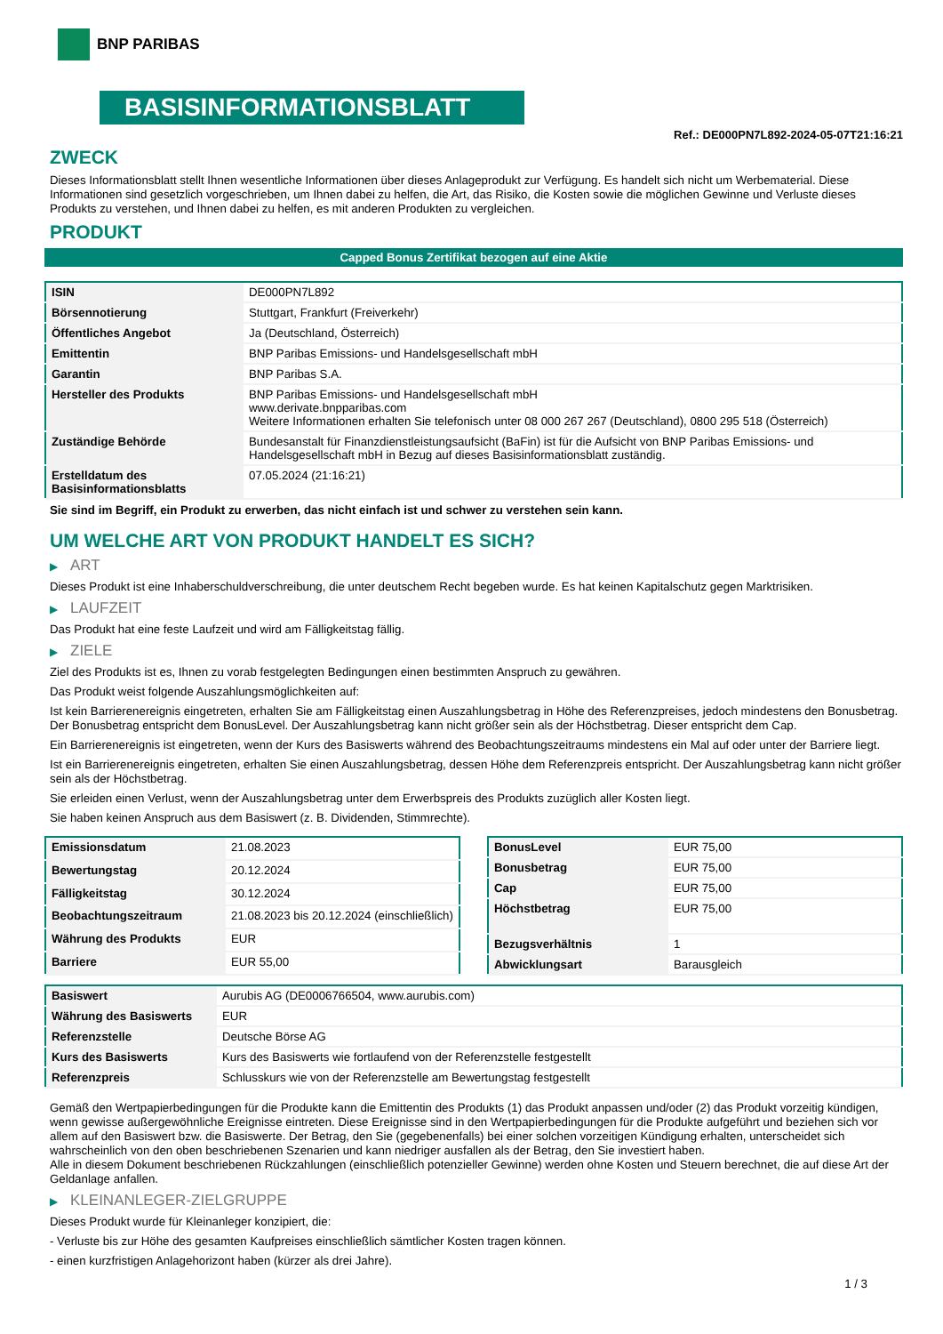BNP PARIBAS
BASISINFORMATIONSBLATT
Ref.: DE000PN7L892-2024-05-07T21:16:21
ZWECK
Dieses Informationsblatt stellt Ihnen wesentliche Informationen über dieses Anlageprodukt zur Verfügung. Es handelt sich nicht um Werbematerial. Diese Informationen sind gesetzlich vorgeschrieben, um Ihnen dabei zu helfen, die Art, das Risiko, die Kosten sowie die möglichen Gewinne und Verluste dieses Produkts zu verstehen, und Ihnen dabei zu helfen, es mit anderen Produkten zu vergleichen.
PRODUKT
Capped Bonus Zertifikat bezogen auf eine Aktie
| ISIN | DE000PN7L892 |
| Börsennotierung | Stuttgart, Frankfurt (Freiverkehr) |
| Öffentliches Angebot | Ja (Deutschland, Österreich) |
| Emittentin | BNP Paribas Emissions- und Handelsgesellschaft mbH |
| Garantin | BNP Paribas S.A. |
| Hersteller des Produkts | BNP Paribas Emissions- und Handelsgesellschaft mbH www.derivate.bnpparibas.com Weitere Informationen erhalten Sie telefonisch unter 08 000 267 267 (Deutschland), 0800 295 518 (Österreich) |
| Zuständige Behörde | Bundesanstalt für Finanzdienstleistungsaufsicht (BaFin) ist für die Aufsicht von BNP Paribas Emissions- und Handelsgesellschaft mbH in Bezug auf dieses Basisinformationsblatt zuständig. |
| Erstelldatum des Basisinformationsblatts | 07.05.2024 (21:16:21) |
Sie sind im Begriff, ein Produkt zu erwerben, das nicht einfach ist und schwer zu verstehen sein kann.
UM WELCHE ART VON PRODUKT HANDELT ES SICH?
▶ ART
Dieses Produkt ist eine Inhaberschuldverschreibung, die unter deutschem Recht begeben wurde. Es hat keinen Kapitalschutz gegen Marktrisiken.
▶ LAUFZEIT
Das Produkt hat eine feste Laufzeit und wird am Fälligkeitstag fällig.
▶ ZIELE
Ziel des Produkts ist es, Ihnen zu vorab festgelegten Bedingungen einen bestimmten Anspruch zu gewähren.
Das Produkt weist folgende Auszahlungsmöglichkeiten auf:
Ist kein Barrierenereignis eingetreten, erhalten Sie am Fälligkeitstag einen Auszahlungsbetrag in Höhe des Referenzpreises, jedoch mindestens den Bonusbetrag. Der Bonusbetrag entspricht dem BonusLevel. Der Auszahlungsbetrag kann nicht größer sein als der Höchstbetrag. Dieser entspricht dem Cap.
Ein Barrierenereignis ist eingetreten, wenn der Kurs des Basiswerts während des Beobachtungszeitraums mindestens ein Mal auf oder unter der Barriere liegt.
Ist ein Barrierenereignis eingetreten, erhalten Sie einen Auszahlungsbetrag, dessen Höhe dem Referenzpreis entspricht. Der Auszahlungsbetrag kann nicht größer sein als der Höchstbetrag.
Sie erleiden einen Verlust, wenn der Auszahlungsbetrag unter dem Erwerbspreis des Produkts zuzüglich aller Kosten liegt.
Sie haben keinen Anspruch aus dem Basiswert (z. B. Dividenden, Stimmrechte).
| Emissionsdatum | 21.08.2023 |
| Bewertungstag | 20.12.2024 |
| Fälligkeitstag | 30.12.2024 |
| Beobachtungszeitraum | 21.08.2023 bis 20.12.2024 (einschließlich) |
| Währung des Produkts | EUR |
| Barriere | EUR 55,00 |
| BonusLevel | EUR 75,00 |
| Bonusbetrag | EUR 75,00 |
| Cap | EUR 75,00 |
| Höchstbetrag | EUR 75,00 |
| Bezugsverhältnis | 1 |
| Abwicklungsart | Barausgleich |
| Basiswert | Aurubis AG (DE0006766504, www.aurubis.com) |
| Währung des Basiswerts | EUR |
| Referenzstelle | Deutsche Börse AG |
| Kurs des Basiswerts | Kurs des Basiswerts wie fortlaufend von der Referenzstelle festgestellt |
| Referenzpreis | Schlusskurs wie von der Referenzstelle am Bewertungstag festgestellt |
Gemäß den Wertpapierbedingungen für die Produkte kann die Emittentin des Produkts (1) das Produkt anpassen und/oder (2) das Produkt vorzeitig kündigen, wenn gewisse außergewöhnliche Ereignisse eintreten. Diese Ereignisse sind in den Wertpapierbedingungen für die Produkte aufgeführt und beziehen sich vor allem auf den Basiswert bzw. die Basiswerte. Der Betrag, den Sie (gegebenenfalls) bei einer solchen vorzeitigen Kündigung erhalten, unterscheidet sich wahrscheinlich von den oben beschriebenen Szenarien und kann niedriger ausfallen als der Betrag, den Sie investiert haben.
Alle in diesem Dokument beschriebenen Rückzahlungen (einschließlich potenzieller Gewinne) werden ohne Kosten und Steuern berechnet, die auf diese Art der Geldanlage anfallen.
▶ KLEINANLEGER-ZIELGRUPPE
Dieses Produkt wurde für Kleinanleger konzipiert, die:
- Verluste bis zur Höhe des gesamten Kaufpreises einschließlich sämtlicher Kosten tragen können.
- einen kurzfristigen Anlagehorizont haben (kürzer als drei Jahre).
1 / 3